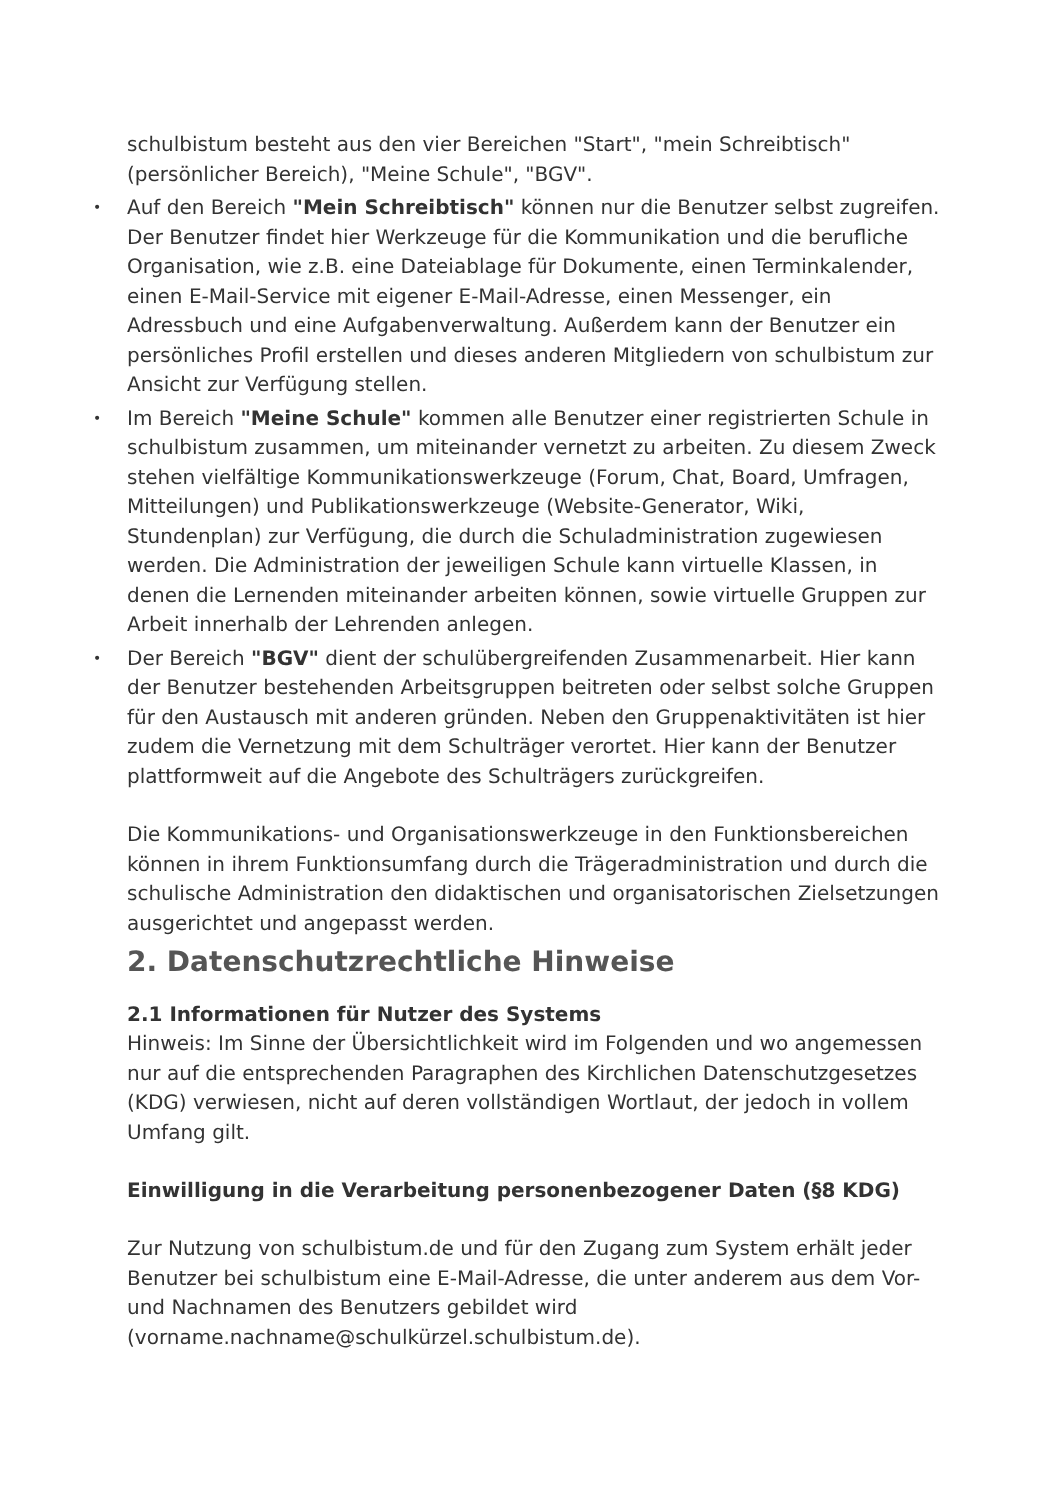schulbistum besteht aus den vier Bereichen "Start", "mein Schreibtisch" (persönlicher Bereich), "Meine Schule", "BGV".
• Auf den Bereich "Mein Schreibtisch" können nur die Benutzer selbst zugreifen. Der Benutzer findet hier Werkzeuge für die Kommunikation und die berufliche Organisation, wie z.B. eine Dateiablage für Dokumente, einen Terminkalender, einen E-Mail-Service mit eigener E-Mail-Adresse, einen Messenger, ein Adressbuch und eine Aufgabenverwaltung. Außerdem kann der Benutzer ein persönliches Profil erstellen und dieses anderen Mitgliedern von schulbistum zur Ansicht zur Verfügung stellen.
• Im Bereich "Meine Schule" kommen alle Benutzer einer registrierten Schule in schulbistum zusammen, um miteinander vernetzt zu arbeiten. Zu diesem Zweck stehen vielfältige Kommunikationswerkzeuge (Forum, Chat, Board, Umfragen, Mitteilungen) und Publikationswerkzeuge (Website-Generator, Wiki, Stundenplan) zur Verfügung, die durch die Schuladministration zugewiesen werden. Die Administration der jeweiligen Schule kann virtuelle Klassen, in denen die Lernenden miteinander arbeiten können, sowie virtuelle Gruppen zur Arbeit innerhalb der Lehrenden anlegen.
• Der Bereich "BGV" dient der schulübergreifenden Zusammenarbeit. Hier kann der Benutzer bestehenden Arbeitsgruppen beitreten oder selbst solche Gruppen für den Austausch mit anderen gründen. Neben den Gruppenaktivitäten ist hier zudem die Vernetzung mit dem Schulträger verortet. Hier kann der Benutzer plattformweit auf die Angebote des Schulträgers zurückgreifen.
Die Kommunikations- und Organisationswerkzeuge in den Funktionsbereichen können in ihrem Funktionsumfang durch die Trägeradministration und durch die schulische Administration den didaktischen und organisatorischen Zielsetzungen ausgerichtet und angepasst werden.
2. Datenschutzrechtliche Hinweise
2.1 Informationen für Nutzer des Systems
Hinweis: Im Sinne der Übersichtlichkeit wird im Folgenden und wo angemessen nur auf die entsprechenden Paragraphen des Kirchlichen Datenschutzgesetzes (KDG) verwiesen, nicht auf deren vollständigen Wortlaut, der jedoch in vollem Umfang gilt.
Einwilligung in die Verarbeitung personenbezogener Daten (§8 KDG)
Zur Nutzung von schulbistum.de und für den Zugang zum System erhält jeder Benutzer bei schulbistum eine E-Mail-Adresse, die unter anderem aus dem Vor- und Nachnamen des Benutzers gebildet wird (vorname.nachname@schulkürzel.schulbistum.de).